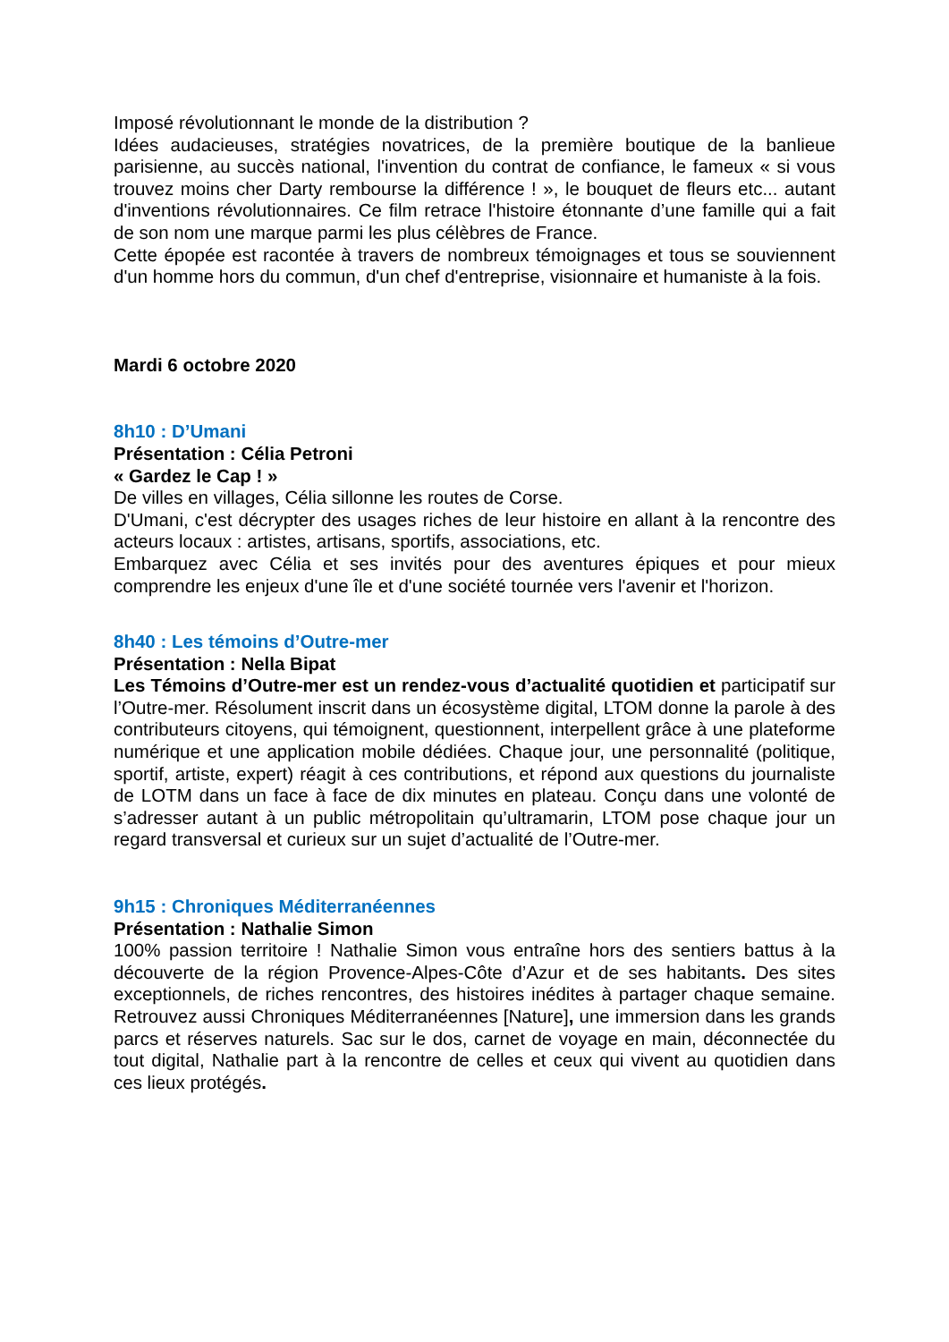Imposé révolutionnant le monde de la distribution ?
Idées audacieuses, stratégies novatrices, de la première boutique de la banlieue parisienne, au succès national, l'invention du contrat de confiance, le fameux « si vous trouvez moins cher Darty rembourse la différence ! », le bouquet de fleurs etc... autant d'inventions révolutionnaires. Ce film retrace l'histoire étonnante d’une famille qui a fait de son nom une marque parmi les plus célèbres de France.
Cette épopée est racontée à travers de nombreux témoignages et tous se souviennent d'un homme hors du commun, d'un chef d'entreprise, visionnaire et humaniste à la fois.
Mardi 6 octobre 2020
8h10 : D’Umani
Présentation : Célia Petroni
« Gardez le Cap ! »
De villes en villages, Célia sillonne les routes de Corse.
D'Umani, c'est décrypter des usages riches de leur histoire en allant à la rencontre des acteurs locaux : artistes, artisans, sportifs, associations, etc.
Embarquez avec Célia et ses invités pour des aventures épiques et pour mieux comprendre les enjeux d'une île et d'une société tournée vers l'avenir et l'horizon.
8h40 : Les témoins d’Outre-mer
Présentation : Nella Bipat
Les Témoins d’Outre-mer est un rendez-vous d’actualité quotidien et participatif sur l’Outre-mer. Résolument inscrit dans un écosystème digital, LTOM donne la parole à des contributeurs citoyens, qui témoignent, questionnent, interpellent grâce à une plateforme numérique et une application mobile dédiées. Chaque jour, une personnalité (politique, sportif, artiste, expert) réagit à ces contributions, et répond aux questions du journaliste de LOTM dans un face à face de dix minutes en plateau. Conçu dans une volonté de s’adresser autant à un public métropolitain qu’ultramarin, LTOM pose chaque jour un regard transversal et curieux sur un sujet d’actualité de l’Outre-mer.
9h15 : Chroniques Méditerranéennes
Présentation : Nathalie Simon
100% passion territoire ! Nathalie Simon vous entraîne hors des sentiers battus à la découverte de la région Provence-Alpes-Côte d’Azur et de ses habitants. Des sites exceptionnels, de riches rencontres, des histoires inédites à partager chaque semaine. Retrouvez aussi Chroniques Méditerranéennes [Nature], une immersion dans les grands parcs et réserves naturels. Sac sur le dos, carnet de voyage en main, déconnectée du tout digital, Nathalie part à la rencontre de celles et ceux qui vivent au quotidien dans ces lieux protégés.